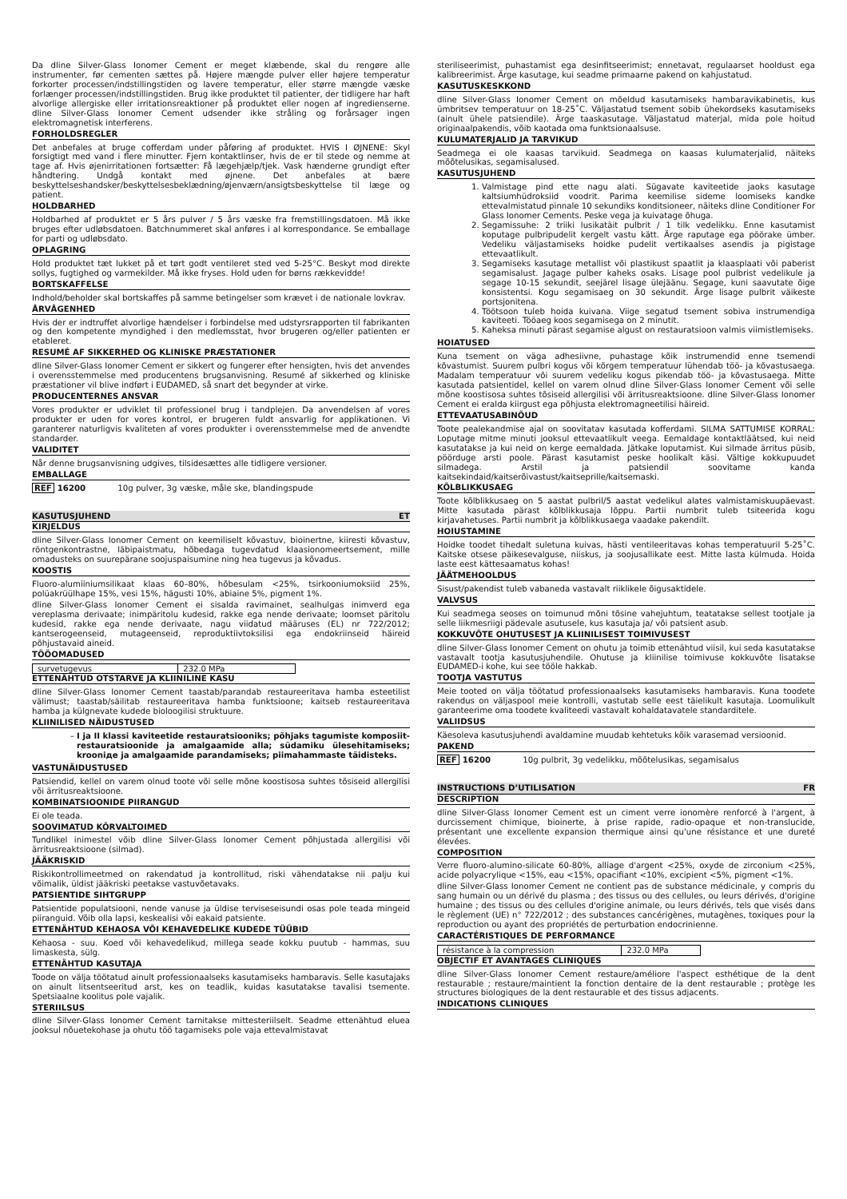Da dline Silver-Glass Ionomer Cement er meget klæbende, skal du rengøre alle instrumenter, før cementen sættes på. Højere mængde pulver eller højere temperatur forkorter processen/indstillingstiden og lavere temperatur, eller større mængde væske forlænger processen/indstillingstiden. Brug ikke produktet til patienter, der tidligere har haft alvorlige allergiske eller irritationsreaktioner på produktet eller nogen af ingredienserne. dline Silver-Glass Ionomer Cement udsender ikke stråling og forårsager ingen elektromagnetisk interferens.
FORHOLDSREGLER
Det anbefales at bruge cofferdam under påføring af produktet. HVIS I ØJNENE: Skyl forsigtigt med vand i flere minutter. Fjern kontaktlinser, hvis de er til stede og nemme at tage af. Hvis øjenirritationen fortsætter: Få lægehjælp/tjek. Vask hænderne grundigt efter håndtering. Undgå kontakt med øjnene. Det anbefales at bære beskyttelseshandsker/beskyttelsesbeklædning/øjenværn/ansigtsbeskyttelse til læge og patient.
HOLDBARHED
Holdbarhed af produktet er 5 års pulver / 5 års væske fra fremstillingsdatoen. Må ikke bruges efter udløbsdatoen. Batchnummeret skal anføres i al korrespondance. Se emballage for parti og udløbsdato.
OPLAGRING
Hold produktet tæt lukket på et tørt godt ventileret sted ved 5-25°C. Beskyt mod direkte sollys, fugtighed og varmekilder. Må ikke fryses. Hold uden for børns rækkevidde!
BORTSKAFFELSE
Indhold/beholder skal bortskaffes på samme betingelser som krævet i de nationale lovkrav.
ÅRVÅGENHED
Hvis der er indtruffet alvorlige hændelser i forbindelse med udstyrsrapporten til fabrikanten og den kompetente myndighed i den medlemsstat, hvor brugeren og/eller patienten er etableret.
RESUMÉ AF SIKKERHED OG KLINISKE PRÆSTATIONER
dline Silver-Glass Ionomer Cement er sikkert og fungerer efter hensigten, hvis det anvendes i overensstemmelse med producentens brugsanvisning. Resumé af sikkerhed og kliniske præstationer vil blive indført i EUDAMED, så snart det begynder at virke.
PRODUCENTERNES ANSVAR
Vores produkter er udviklet til professionel brug i tandplejen. Da anvendelsen af vores produkter er uden for vores kontrol, er brugeren fuldt ansvarlig for applikationen. Vi garanterer naturligvis kvaliteten af vores produkter i overensstemmelse med de anvendte standarder.
VALIDITET
Når denne brugsanvisning udgives, tilsidesættes alle tidligere versioner.
EMBALLAGE
REF 16200 10g pulver, 3g væske, måle ske, blandingspude
KASUTUSJUHEND ET
KIRJELDUS
dline Silver-Glass Ionomer Cement on keemiliselt kõvastuv, bioinertne, kiiresti kõvastuv, röntgenkontrastne, läbipaistmatu, hõbedaga tugevdatud klaasionomeertsement, mille omadusteks on suurepärane soojuspaisumine ning hea tugevus ja kõvadus.
KOOSTIS
Fluoro-alumiiniumsilikaat klaas 60–80%, hõbesulam <25%, tsirkooniumoksiid 25%, polüakrüülhape 15%, vesi 15%, hägusti 10%, abiaine 5%, pigment 1%.
dline Silver-Glass Ionomer Cement ei sisalda ravimainet, sealhulgas inimverd ega vereplasma derivaate; inimpäritolu kudesid, rakke ega nende derivaate; loomset päritolu kudesid, rakke ega nende derivaate, nagu viidatud määruses (EL) nr 722/2012; kantserogeenseid, mutageenseid, reproduktiivtoksilisi ega endokriinseid häireid põhjustavaid aineid.
TÖÖOMADUSED
| survetugevus | 232.0 MPa |
ETTENÄHTUD OTSTARVE JA KLIINILINE KASU
dline Silver-Glass Ionomer Cement taastab/parandab restaureeritava hamba esteetilist välimust; taastab/säilitab restaureeritava hamba funktsioone; kaitseb restaureeritava hamba ja külgnevate kudede bioloogilisi struktuure.
KLIINILISED NÄIDUSTUSED
I ja II klassi kaviteetide restauratsiooniks; põhjaks tagumiste komposiit-restauratsioonide ja amalgaamide alla; südamiku ülesehitamiseks; krooniде ja amalgaamide parandamiseks; piimahammaste täidisteks.
VASTUNÄIDUSTUSED
Patsiendid, kellel on varem olnud toote või selle mõne koostisosa suhtes tõsiseid allergilisi või ärritusreaktsioone.
KOMBINATSIOONIDE PIIRANGUD
Ei ole teada.
SOOVIMATUD KÕRVALTOIMED
Tundlikel inimestel võib dline Silver-Glass Ionomer Cement põhjustada allergilisi või ärritusreaktsioone (silmad).
JÄÄKRISKID
Riskikontrollimeetmed on rakendatud ja kontrollitud, riski vähendatakse nii palju kui võimalik, üldist jääkriski peetakse vastuvõetavaks.
PATSIENTIDE SIHTGRUPP
Patsientide populatsiooni, nende vanuse ja üldise terviseseisundi osas pole teada mingeid piiranguid. Võib olla lapsi, keskealisi või eakaid patsiente.
ETTENÄHTUD KEHAOSA VÕI KEHAVEDELIKE KUDEDE TÜÜBID
Kehaosa - suu. Koed või kehavedelikud, millega seade kokku puutub - hammas, suu limaskesta, sülg.
ETTENÄHTUD KASUTAJA
Toode on välja töötatud ainult professionaalseks kasutamiseks hambaravis. Selle kasutajaks on ainult litsentseeritud arst, kes on teadlik, kuidas kasutatakse tavalisi tsemente. Spetsiaalne koolitus pole vajalik.
STERIILSUS
dline Silver-Glass Ionomer Cement tarnitakse mittesteriilselt. Seadme ettenähtud eluea jooksul nõuetekohase ja ohutu töö tagamiseks pole vaja ettevalmistavat
steriliseerimist, puhastamist ega desinfitseerimist; ennetavat, regulaarset hooldust ega kalibreerimist. Ärge kasutage, kui seadme primaarne pakend on kahjustatud.
KASUTUSKESKKOND
dline Silver-Glass Ionomer Cement on mõeldud kasutamiseks hambaravikabinetis, kus ümbritsev temperatuur on 18-25˚C. Väljastatud tsement sobib ühekordseks kasutamiseks (ainult ühele patsiendile). Ärge taaskasutage. Väljastatud materjal, mida pole hoitud originaalpakendis, võib kaotada oma funktsionaalsuse.
KULUMATERJALID JA TARVIKUD
Seadmega ei ole kaasas tarvikuid. Seadmega on kaasas kulumaterjalid, näiteks mõõtelusikas, segamisalused.
KASUTUSJUHEND
1. Valmistage pind ette nagu alati. Sügavate kaviteetide jaoks kasutage kaltsiumhüdroksiid voodrit. Parima keemilise sideme loomiseks kandke ettevalmistatud pinnale 10 sekundiks konditsioneer, näiteks dline Conditioner For Glass Ionomer Cements. Peske vega ja kuivatage õhuga.
2. Segamissuhe: 2 triiki lusikatäit pulbrit / 1 tilk vedelikku. Enne kasutamist koputage pulbripudelit kergelt vastu kätt. Ärge raputage ega pöörake ümber. Vedeliku väljastamiseks hoidke pudelit vertikaalses asendis ja pigistage ettevaatlikult.
3. Segamiseks kasutage metallist või plastikust spaatlit ja klaasplaati või paberist segamisalust. Jagage pulber kaheks osaks. Lisage pool pulbrist vedelikule ja segage 10-15 sekundit, seejärel lisage ülejäänu. Segage, kuni saavutate õige konsistentsi. Kogu segamisaeg on 30 sekundit. Ärge lisage pulbrit väikeste portsjonitena.
4. Töötsoon tuleb hoida kuivana. Viige segatud tsement sobiva instrumendiga kaviteeti. Tööaeg koos segamisega on 2 minutit.
5. Kaheksa minuti pärast segamise algust on restauratsioon valmis viimistlemiseks.
HOIATUSED
Kuna tsement on väga adhesiivne, puhastage kõik instrumendid enne tsemendi kõvastumist. Suurem pulbri kogus või kõrgem temperatuur lühendab töö- ja kõvastusaega. Madalam temperatuur või suurem vedeliku kogus pikendab töö- ja kõvastusaega. Mitte kasutada patsientidel, kellel on varem olnud dline Silver-Glass Ionomer Cement või selle mõne koostisosa suhtes tõsiseid allergilisi või ärritusreaktsioone. dline Silver-Glass Ionomer Cement ei eralda kiirgust ega põhjusta elektromagneetilisi häireid.
ETTEVAATUSABINÕUD
Toote pealekandmise ajal on soovitatav kasutada kofferdami. SILMA SATTUMISE KORRAL: Loputage mitme minuti jooksul ettevaatlikult veega. Eemaldage kontaktläätsed, kui neid kasutatakse ja kui neid on kerge eemaldada. Jätkake loputamist. Kui silmade ärritus püsib, pöörduge arsti poole. Pärast kasutamist peske hoolikalt käsi. Vältige kokkupuudet silmadega. Arstil ja patsiendil soovitame kanda kaitsekindaid/kaitserõivastust/kaitseprille/kaitsemaski.
KÕLBLIKKUSAEG
Toote kõlblikkusaeg on 5 aastat pulbril/5 aastat vedelikul alates valmistamiskuupäevast. Mitte kasutada pärast kõlblikkusaja lõppu. Partii numbrit tuleb tsiteerida kogu kirjavahetuses. Partii numbrit ja kõlblikkusaega vaadake pakendilt.
HOIUSTAMINE
Hoidke toodet tihedalt suletuna kuivas, hästi ventileeritavas kohas temperatuuril 5-25˚C. Kaitske otsese päikesevalguse, niiskus, ja soojusallikate eest. Mitte lasta külmuda. Hoida laste eest kättesaamatus kohas!
JÄÄTMEHOOLDUS
Sisust/pakendist tuleb vabaneda vastavalt riiklikele õigusaktidele.
VALVSUS
Kui seadmega seoses on toimunud mõni tõsine vahejuhtum, teatatakse sellest tootjale ja selle liikmesriigi pädevale asutusele, kus kasutaja ja/ või patsient asub.
KOKKUVÕTE OHUTUSEST JA KLIINILISEST TOIMIVUSEST
dline Silver-Glass Ionomer Cement on ohutu ja toimib ettenähtud viisil, kui seda kasutatakse vastavalt tootja kasutusjuhendile. Ohutuse ja kliinilise toimivuse kokkuvõte lisatakse EUDAMED-i kohe, kui see tööle hakkab.
TOOTJA VASTUTUS
Meie tooted on välja töötatud professionaalseks kasutamiseks hambaravis. Kuna toodete rakendus on väljaspool meie kontrolli, vastutab selle eest täielikult kasutaja. Loomulikult garanteerime oma toodete kvaliteedi vastavalt kohaldatavatele standarditele.
VALIIDSUS
Käesoleva kasutusjuhendi avaldamine muudab kehtetuks kõik varasemad versioonid.
PAKEND
REF 16200 10g pulbrit, 3g vedelikku, mõõtelusikas, segamisalus
INSTRUCTIONS D’UTILISATION FR
DESCRIPTION
dline Silver-Glass Ionomer Cement est un ciment verre ionomère renforcé à l'argent, à durcissement chimique, bioinerte, à prise rapide, radio-opaque et non-translucide, présentant une excellente expansion thermique ainsi qu'une résistance et une dureté élevées.
COMPOSITION
Verre fluoro-alumino-silicate 60-80%, alliage d'argent <25%, oxyde de zirconium <25%, acide polyacrylique <15%, eau <15%, opacifiant <10%, excipient <5%, pigment <1%.
dline Silver-Glass Ionomer Cement ne contient pas de substance médicinale, y compris du sang humain ou un dérivé du plasma ; des tissus ou des cellules, ou leurs dérivés, d'origine humaine ; des tissus ou des cellules d'origine animale, ou leurs dérivés, tels que visés dans le règlement (UE) n° 722/2012 ; des substances cancérigènes, mutagènes, toxiques pour la reproduction ou ayant des propriétés de perturbation endocrinienne.
CARACTÉRISTIQUES DE PERFORMANCE
| résistance à la compression | 232.0 MPa |
OBJECTIF ET AVANTAGES CLINIQUES
dline Silver-Glass Ionomer Cement restaure/améliore l'aspect esthétique de la dent restaurable ; restaure/maintient la fonction dentaire de la dent restaurable ; protège les structures biologiques de la dent restaurable et des tissus adjacents.
INDICATIONS CLINIQUES